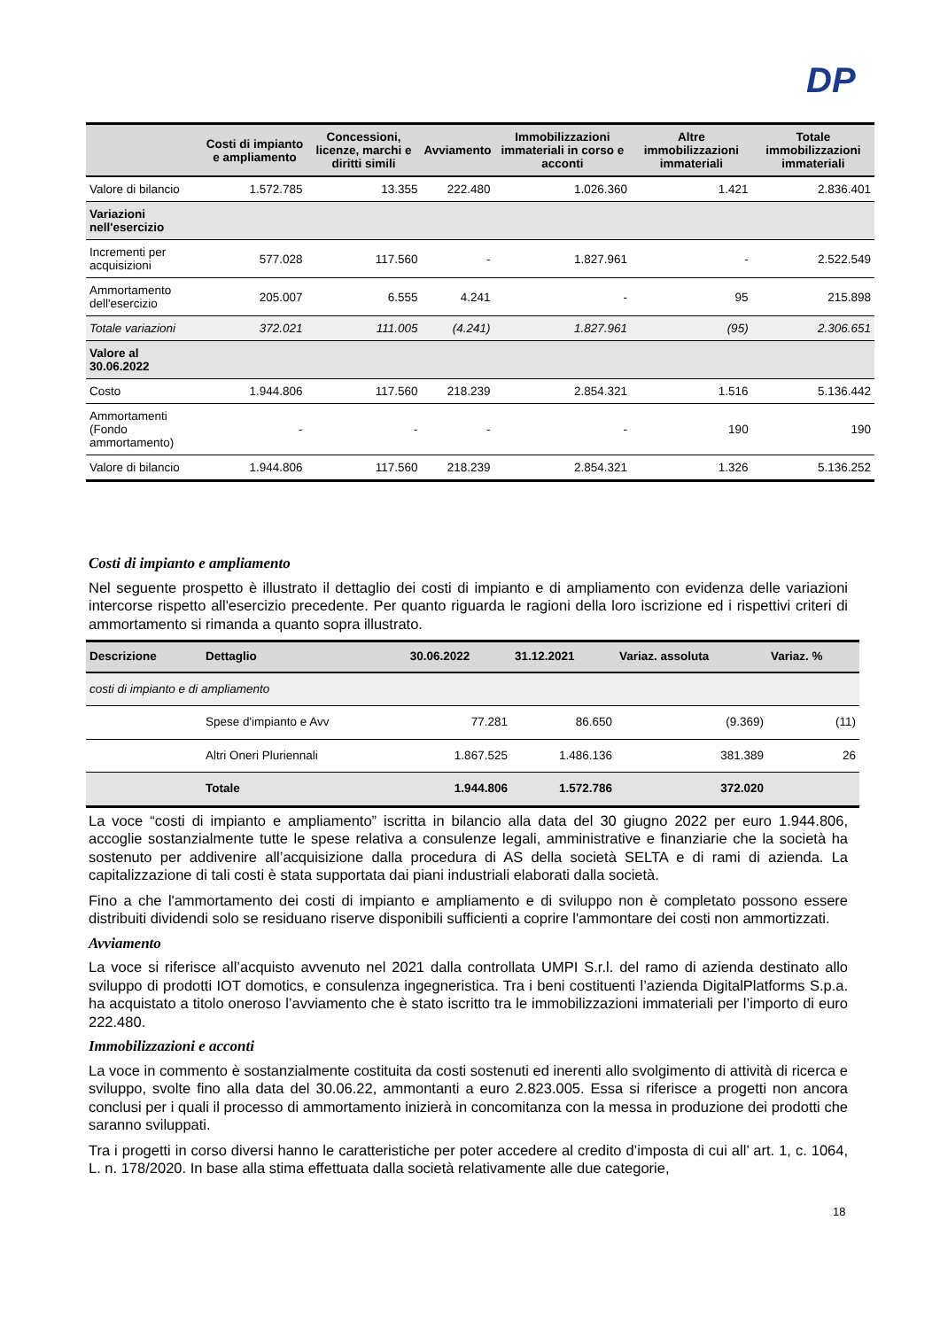DP
| | Costi di impianto e ampliamento | Concessioni, licenze, marchi e diritti simili | Avviamento | Immobilizzazioni immateriali in corso e acconti | Altre immobilizzazioni immateriali | Totale immobilizzazioni immateriali |
| --- | --- | --- | --- | --- | --- | --- |
| Valore di bilancio | 1.572.785 | 13.355 | 222.480 | 1.026.360 | 1.421 | 2.836.401 |
| Variazioni nell'esercizio | | | | | | |
| Incrementi per acquisizioni | 577.028 | 117.560 | - | 1.827.961 | - | 2.522.549 |
| Ammortamento dell'esercizio | 205.007 | 6.555 | 4.241 | - | 95 | 215.898 |
| Totale variazioni | 372.021 | 111.005 | (4.241) | 1.827.961 | (95) | 2.306.651 |
| Valore al 30.06.2022 | | | | | | |
| Costo | 1.944.806 | 117.560 | 218.239 | 2.854.321 | 1.516 | 5.136.442 |
| Ammortamenti (Fondo ammortamento) | - | - | - | - | 190 | 190 |
| Valore di bilancio | 1.944.806 | 117.560 | 218.239 | 2.854.321 | 1.326 | 5.136.252 |
Costi di impianto e ampliamento
Nel seguente prospetto è illustrato il dettaglio dei costi di impianto e di ampliamento con evidenza delle variazioni intercorse rispetto all'esercizio precedente. Per quanto riguarda le ragioni della loro iscrizione ed i rispettivi criteri di ammortamento si rimanda a quanto sopra illustrato.
| Descrizione | Dettaglio | 30.06.2022 | 31.12.2021 | Variaz. assoluta | Variaz. % |
| --- | --- | --- | --- | --- | --- |
| costi di impianto e di ampliamento | | | | | |
| | Spese d'impianto e Avv | 77.281 | 86.650 | (9.369) | (11) |
| | Altri Oneri Pluriennali | 1.867.525 | 1.486.136 | 381.389 | 26 |
| | Totale | 1.944.806 | 1.572.786 | 372.020 | |
La voce “costi di impianto e ampliamento” iscritta in bilancio alla data del 30 giugno 2022 per euro 1.944.806, accoglie sostanzialmente tutte le spese relativa a consulenze legali, amministrative e finanziarie che la società ha sostenuto per addivenire all’acquisizione dalla procedura di AS della società SELTA e di rami di azienda. La capitalizzazione di tali costi è stata supportata dai piani industriali elaborati dalla società.
Fino a che l'ammortamento dei costi di impianto e ampliamento e di sviluppo non è completato possono essere distribuiti dividendi solo se residuano riserve disponibili sufficienti a coprire l'ammontare dei costi non ammortizzati.
Avviamento
La voce si riferisce all’acquisto avvenuto nel 2021 dalla controllata UMPI S.r.l. del ramo di azienda destinato allo sviluppo di prodotti IOT domotics, e consulenza ingegneristica. Tra i beni costituenti l’azienda DigitalPlatforms S.p.a. ha acquistato a titolo oneroso l’avviamento che è stato iscritto tra le immobilizzazioni immateriali per l’importo di euro 222.480.
Immobilizzazioni e acconti
La voce in commento è sostanzialmente costituita da costi sostenuti ed inerenti allo svolgimento di attività di ricerca e sviluppo, svolte fino alla data del 30.06.22, ammontanti a euro 2.823.005. Essa si riferisce a progetti non ancora conclusi per i quali il processo di ammortamento inizierà in concomitanza con la messa in produzione dei prodotti che saranno sviluppati.
Tra i progetti in corso diversi hanno le caratteristiche per poter accedere al credito d’imposta di cui all’ art. 1, c. 1064, L. n. 178/2020. In base alla stima effettuata dalla società relativamente alle due categorie,
18